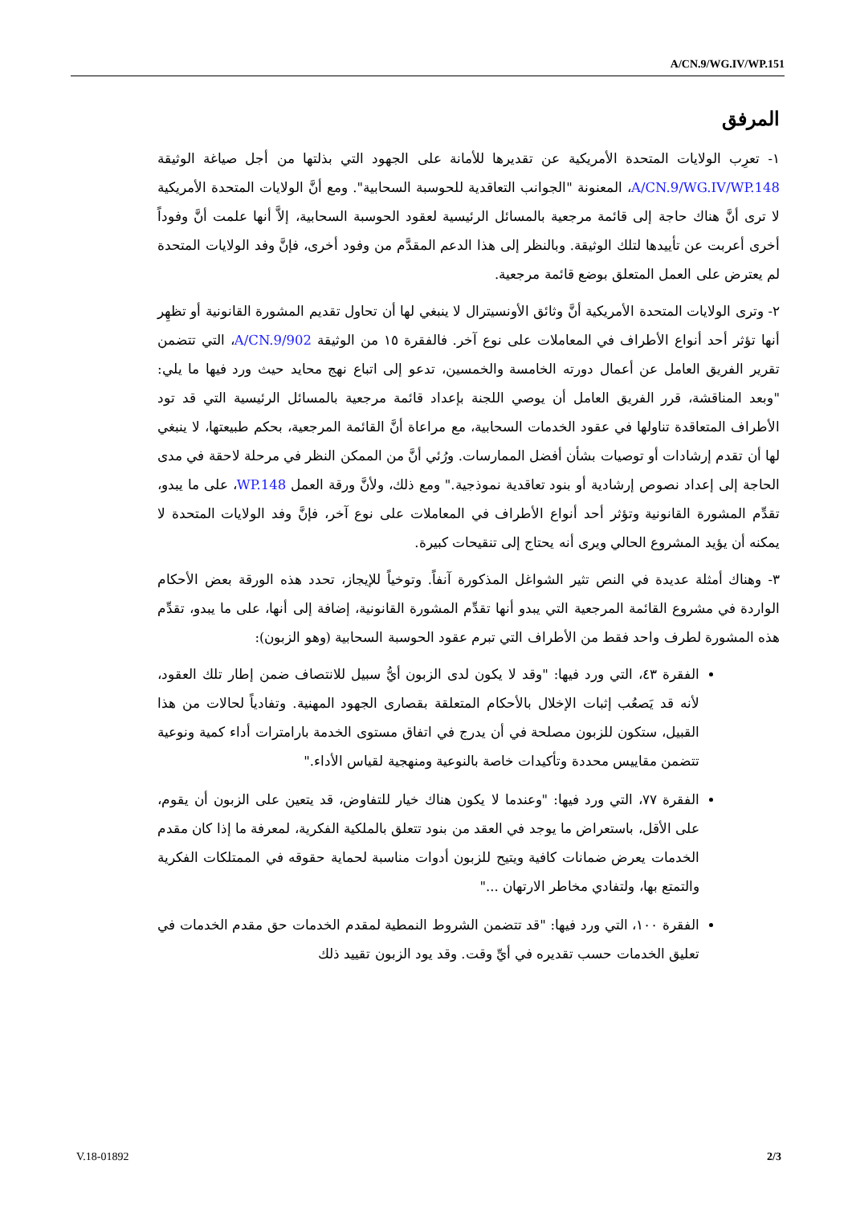A/CN.9/WG.IV/WP.151
المرفق
١- تعرِب الولايات المتحدة الأمريكية عن تقديرها للأمانة على الجهود التي بذلتها من أجل صياغة الوثيقة A/CN.9/WG.IV/WP.148، المعنونة "الجوانب التعاقدية للحوسبة السحابية". ومع أنَّ الولايات المتحدة الأمريكية لا ترى أنَّ هناك حاجة إلى قائمة مرجعية بالمسائل الرئيسية لعقود الحوسبة السحابية، إلاَّ أنها علمت أنَّ وفوداً أخرى أعربت عن تأييدها لتلك الوثيقة. وبالنظر إلى هذا الدعم المقدَّم من وفود أخرى، فإنَّ وفد الولايات المتحدة لم يعترض على العمل المتعلق بوضع قائمة مرجعية.
٢- وترى الولايات المتحدة الأمريكية أنَّ وثائق الأونسيترال لا ينبغي لها أن تحاول تقديم المشورة القانونية أو تظهِر أنها تؤثر أحد أنواع الأطراف في المعاملات على نوع آخر. فالفقرة ١٥ من الوثيقة A/CN.9/902، التي تتضمن تقرير الفريق العامل عن أعمال دورته الخامسة والخمسين، تدعو إلى اتباع نهج محايد حيث ورد فيها ما يلي: "وبعد المناقشة، قرر الفريق العامل أن يوصي اللجنة بإعداد قائمة مرجعية بالمسائل الرئيسية التي قد تود الأطراف المتعاقدة تناولها في عقود الخدمات السحابية، مع مراعاة أنَّ القائمة المرجعية، بحكم طبيعتها، لا ينبغي لها أن تقدم إرشادات أو توصيات بشأن أفضل الممارسات. ورُئي أنَّ من الممكن النظر في مرحلة لاحقة في مدى الحاجة إلى إعداد نصوص إرشادية أو بنود تعاقدية نموذجية." ومع ذلك، ولأنَّ ورقة العمل WP.148، على ما يبدو، تقدِّم المشورة القانونية وتؤثر أحد أنواع الأطراف في المعاملات على نوع آخر، فإنَّ وفد الولايات المتحدة لا يمكنه أن يؤيد المشروع الحالي ويرى أنه يحتاج إلى تنقيحات كبيرة.
٣- وهناك أمثلة عديدة في النص تثير الشواغل المذكورة آنفاً. وتوخياً للإيجاز، تحدد هذه الورقة بعض الأحكام الواردة في مشروع القائمة المرجعية التي يبدو أنها تقدِّم المشورة القانونية، إضافة إلى أنها، على ما يبدو، تقدِّم هذه المشورة لطرف واحد فقط من الأطراف التي تبرم عقود الحوسبة السحابية (وهو الزبون):
الفقرة ٤٣، التي ورد فيها: "وقد لا يكون لدى الزبون أيُّ سبيل للانتصاف ضمن إطار تلك العقود، لأنه قد يَصعُب إثبات الإخلال بالأحكام المتعلقة بقصارى الجهود المهنية. وتفادياً لحالات من هذا القبيل، ستكون للزبون مصلحة في أن يدرج في اتفاق مستوى الخدمة بارامترات أداء كمية ونوعية تتضمن مقاييس محددة وتأكيدات خاصة بالنوعية ومنهجية لقياس الأداء."
الفقرة ٧٧، التي ورد فيها: "وعندما لا يكون هناك خيار للتفاوض، قد يتعين على الزبون أن يقوم، على الأقل، باستعراض ما يوجد في العقد من بنود تتعلق بالملكية الفكرية، لمعرفة ما إذا كان مقدم الخدمات يعرض ضمانات كافية ويتيح للزبون أدوات مناسبة لحماية حقوقه في الممتلكات الفكرية والتمتع بها، ولتفادي مخاطر الارتهان ..."
الفقرة ١٠٠، التي ورد فيها: "قد تتضمن الشروط النمطية لمقدم الخدمات حق مقدم الخدمات في تعليق الخدمات حسب تقديره في أيِّ وقت. وقد يود الزبون تقييد ذلك
V.18-01892 2/3